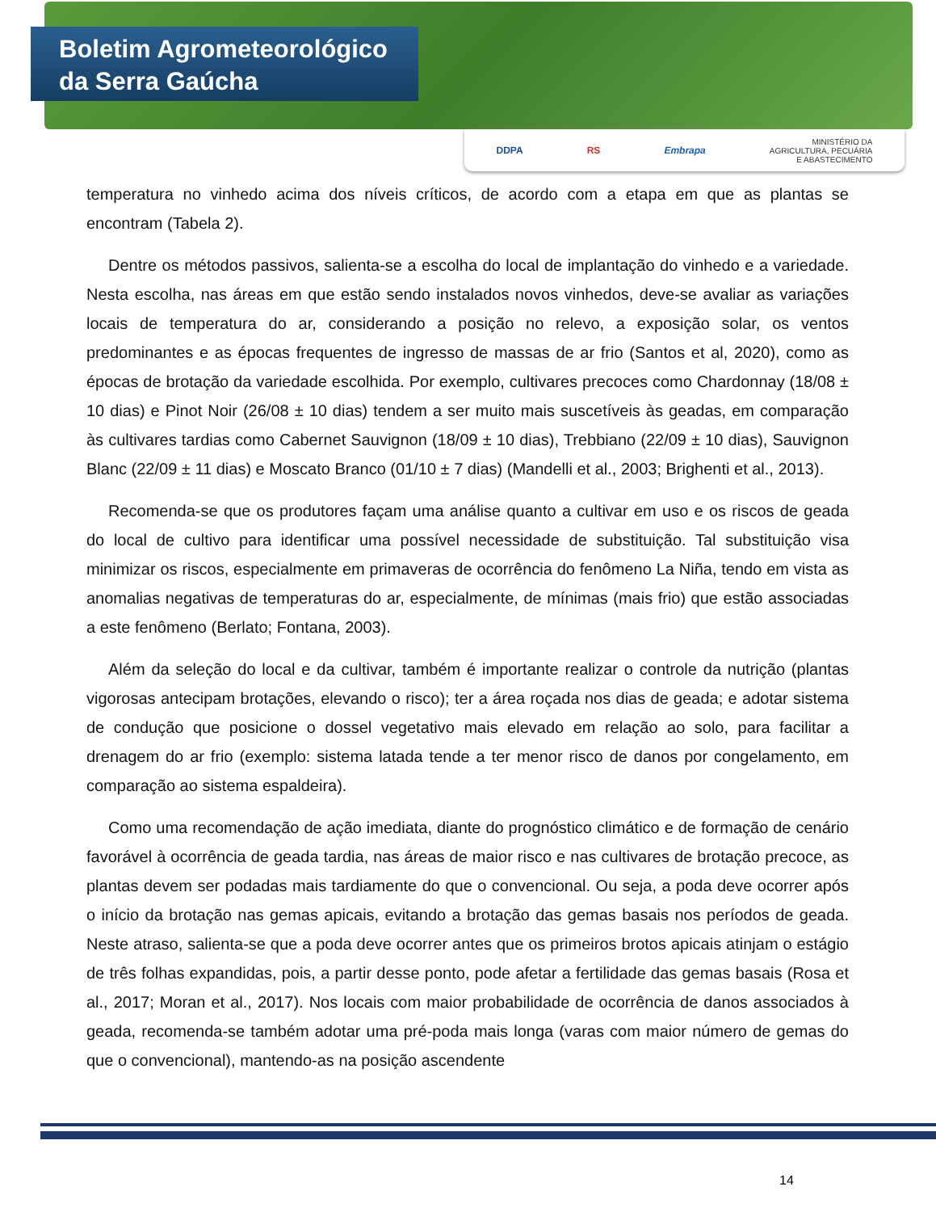Boletim Agrometeorológico
da Serra Gaúcha
DDPA RS Embrapa MINISTÉRIO DA
AGRICULTURA, PECUÁRIA
E ABASTECIMENTO
temperatura no vinhedo acima dos níveis críticos, de acordo com a etapa em que as plantas se encontram (Tabela 2).
Dentre os métodos passivos, salienta-se a escolha do local de implantação do vinhedo e a variedade. Nesta escolha, nas áreas em que estão sendo instalados novos vinhedos, deve-se avaliar as variações locais de temperatura do ar, considerando a posição no relevo, a exposição solar, os ventos predominantes e as épocas frequentes de ingresso de massas de ar frio (Santos et al, 2020), como as épocas de brotação da variedade escolhida. Por exemplo, cultivares precoces como Chardonnay (18/08 ± 10 dias) e Pinot Noir (26/08 ± 10 dias) tendem a ser muito mais suscetíveis às geadas, em comparação às cultivares tardias como Cabernet Sauvignon (18/09 ± 10 dias), Trebbiano (22/09 ± 10 dias), Sauvignon Blanc (22/09 ± 11 dias) e Moscato Branco (01/10 ± 7 dias) (Mandelli et al., 2003; Brighenti et al., 2013).
Recomenda-se que os produtores façam uma análise quanto a cultivar em uso e os riscos de geada do local de cultivo para identificar uma possível necessidade de substituição. Tal substituição visa minimizar os riscos, especialmente em primaveras de ocorrência do fenômeno La Niña, tendo em vista as anomalias negativas de temperaturas do ar, especialmente, de mínimas (mais frio) que estão associadas a este fenômeno (Berlato; Fontana, 2003).
Além da seleção do local e da cultivar, também é importante realizar o controle da nutrição (plantas vigorosas antecipam brotações, elevando o risco); ter a área roçada nos dias de geada; e adotar sistema de condução que posicione o dossel vegetativo mais elevado em relação ao solo, para facilitar a drenagem do ar frio (exemplo: sistema latada tende a ter menor risco de danos por congelamento, em comparação ao sistema espaldeira).
Como uma recomendação de ação imediata, diante do prognóstico climático e de formação de cenário favorável à ocorrência de geada tardia, nas áreas de maior risco e nas cultivares de brotação precoce, as plantas devem ser podadas mais tardiamente do que o convencional. Ou seja, a poda deve ocorrer após o início da brotação nas gemas apicais, evitando a brotação das gemas basais nos períodos de geada. Neste atraso, salienta-se que a poda deve ocorrer antes que os primeiros brotos apicais atinjam o estágio de três folhas expandidas, pois, a partir desse ponto, pode afetar a fertilidade das gemas basais (Rosa et al., 2017; Moran et al., 2017). Nos locais com maior probabilidade de ocorrência de danos associados à geada, recomenda-se também adotar uma pré-poda mais longa (varas com maior número de gemas do que o convencional), mantendo-as na posição ascendente
14